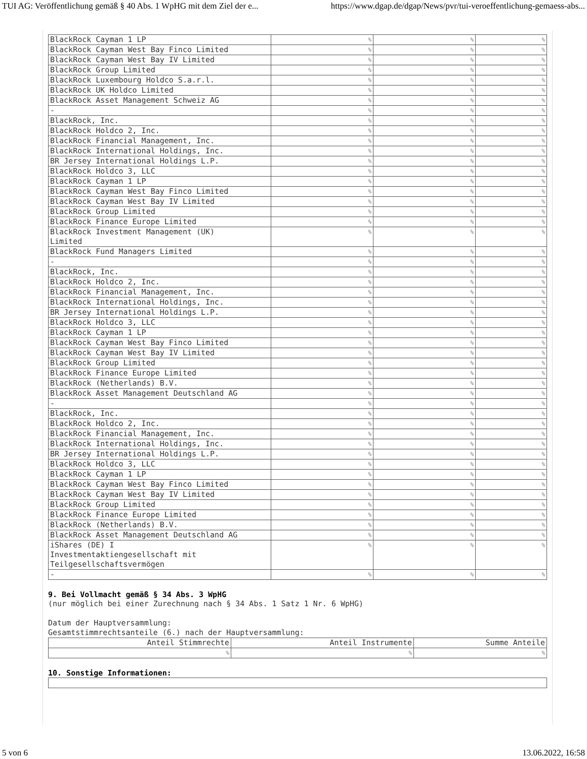TUI AG: Veröffentlichung gemäß § 40 Abs. 1 WpHG mit dem Ziel der e... https://www.dgap.de/dgap/News/pvr/tui-veroeffentlichung-gemaess-abs...
| BlackRock Cayman 1 LP | % | % | % |
| BlackRock Cayman West Bay Finco Limited | % | % | % |
| BlackRock Cayman West Bay IV Limited | % | % | % |
| BlackRock Group Limited | % | % | % |
| BlackRock Luxembourg Holdco S.a.r.l. | % | % | % |
| BlackRock UK Holdco Limited | % | % | % |
| BlackRock Asset Management Schweiz AG | % | % | % |
| - | % | % | % |
| BlackRock, Inc. | % | % | % |
| BlackRock Holdco 2, Inc. | % | % | % |
| BlackRock Financial Management, Inc. | % | % | % |
| BlackRock International Holdings, Inc. | % | % | % |
| BR Jersey International Holdings L.P. | % | % | % |
| BlackRock Holdco 3, LLC | % | % | % |
| BlackRock Cayman 1 LP | % | % | % |
| BlackRock Cayman West Bay Finco Limited | % | % | % |
| BlackRock Cayman West Bay IV Limited | % | % | % |
| BlackRock Group Limited | % | % | % |
| BlackRock Finance Europe Limited | % | % | % |
| BlackRock Investment Management (UK) Limited | % | % | % |
| BlackRock Fund Managers Limited | % | % | % |
| - | % | % | % |
| BlackRock, Inc. | % | % | % |
| BlackRock Holdco 2, Inc. | % | % | % |
| BlackRock Financial Management, Inc. | % | % | % |
| BlackRock International Holdings, Inc. | % | % | % |
| BR Jersey International Holdings L.P. | % | % | % |
| BlackRock Holdco 3, LLC | % | % | % |
| BlackRock Cayman 1 LP | % | % | % |
| BlackRock Cayman West Bay Finco Limited | % | % | % |
| BlackRock Cayman West Bay IV Limited | % | % | % |
| BlackRock Group Limited | % | % | % |
| BlackRock Finance Europe Limited | % | % | % |
| BlackRock (Netherlands) B.V. | % | % | % |
| BlackRock Asset Management Deutschland AG | % | % | % |
| - | % | % | % |
| BlackRock, Inc. | % | % | % |
| BlackRock Holdco 2, Inc. | % | % | % |
| BlackRock Financial Management, Inc. | % | % | % |
| BlackRock International Holdings, Inc. | % | % | % |
| BR Jersey International Holdings L.P. | % | % | % |
| BlackRock Holdco 3, LLC | % | % | % |
| BlackRock Cayman 1 LP | % | % | % |
| BlackRock Cayman West Bay Finco Limited | % | % | % |
| BlackRock Cayman West Bay IV Limited | % | % | % |
| BlackRock Group Limited | % | % | % |
| BlackRock Finance Europe Limited | % | % | % |
| BlackRock (Netherlands) B.V. | % | % | % |
| BlackRock Asset Management Deutschland AG | % | % | % |
| iShares (DE) I Investmentaktiengesellschaft mit Teilgesellschaftsvermögen | % | % | % |
| - | % | % | % |
9. Bei Vollmacht gemäß § 34 Abs. 3 WpHG
(nur möglich bei einer Zurechnung nach § 34 Abs. 1 Satz 1 Nr. 6 WpHG)
Datum der Hauptversammlung:
Gesamtstimmrechtsanteile (6.) nach der Hauptversammlung:
| Anteil Stimmrechte | Anteil Instrumente | Summe Anteile |
| % | % | % |
10. Sonstige Informationen:
5 von 6 13.06.2022, 16:58